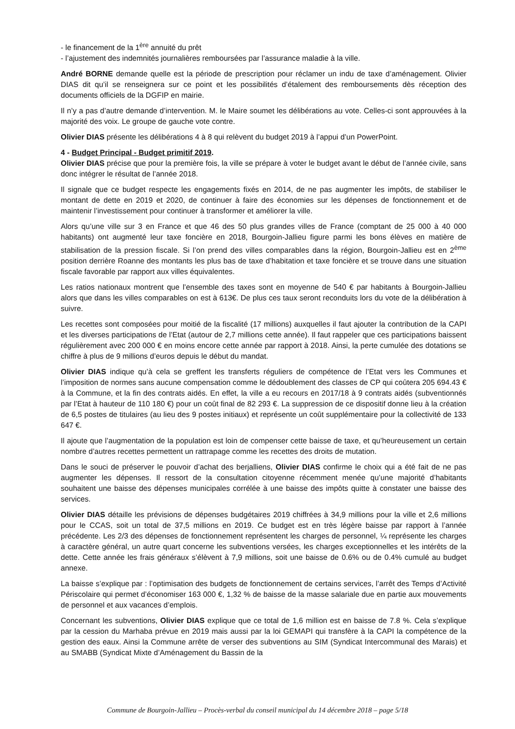- le financement de la 1<sup>ère</sup> annuité du prêt
- l’ajustement des indemnités journalières remboursées par l’assurance maladie à la ville.
André BORNE demande quelle est la période de prescription pour réclamer un indu de taxe d’aménagement. Olivier DIAS dit qu’il se renseignera sur ce point et les possibilités d’étalement des remboursements dès réception des documents officiels de la DGFIP en mairie.
Il n’y a pas d’autre demande d’intervention. M. le Maire soumet les délibérations au vote. Celles-ci sont approuvées à la majorité des voix. Le groupe de gauche vote contre.
Olivier DIAS présente les délibérations 4 à 8 qui relèvent du budget 2019 à l’appui d’un PowerPoint.
4 - Budget Principal - Budget primitif 2019.
Olivier DIAS précise que pour la première fois, la ville se prépare à voter le budget avant le début de l’année civile, sans donc intégrer le résultat de l’année 2018.
Il signale que ce budget respecte les engagements fixés en 2014, de ne pas augmenter les impôts, de stabiliser le montant de dette en 2019 et 2020, de continuer à faire des économies sur les dépenses de fonctionnement et de maintenir l’investissement pour continuer à transformer et améliorer la ville.
Alors qu’une ville sur 3 en France et que 46 des 50 plus grandes villes de France (comptant de 25 000 à 40 000 habitants) ont augmenté leur taxe foncière en 2018, Bourgoin-Jallieu figure parmi les bons élèves en matière de stabilisation de la pression fiscale. Si l’on prend des villes comparables dans la région, Bourgoin-Jallieu est en 2<sup>ème</sup> position derrière Roanne des montants les plus bas de taxe d’habitation et taxe foncière et se trouve dans une situation fiscale favorable par rapport aux villes équivalentes.
Les ratios nationaux montrent que l’ensemble des taxes sont en moyenne de 540 € par habitants à Bourgoin-Jallieu alors que dans les villes comparables on est à 613€. De plus ces taux seront reconduits lors du vote de la délibération à suivre.
Les recettes sont composées pour moitié de la fiscalité (17 millions) auxquelles il faut ajouter la contribution de la CAPI et les diverses participations de l’Etat (autour de 2,7 millions cette année). Il faut rappeler que ces participations baissent régulièrement avec 200 000 € en moins encore cette année par rapport à 2018. Ainsi, la perte cumulée des dotations se chiffre à plus de 9 millions d’euros depuis le début du mandat.
Olivier DIAS indique qu’à cela se greffent les transferts réguliers de compétence de l’Etat vers les Communes et l’imposition de normes sans aucune compensation comme le dédoublement des classes de CP qui coûtera 205 694.43 € à la Commune, et la fin des contrats aidés. En effet, la ville a eu recours en 2017/18 à 9 contrats aidés (subventionnés par l’Etat à hauteur de 110 180 €) pour un coût final de 82 293 €. La suppression de ce dispositif donne lieu à la création de 6,5 postes de titulaires (au lieu des 9 postes initiaux) et représente un coût supplémentaire pour la collectivité de 133 647 €.
Il ajoute que l’augmentation de la population est loin de compenser cette baisse de taxe, et qu’heureusement un certain nombre d’autres recettes permettent un rattrapage comme les recettes des droits de mutation.
Dans le souci de préserver le pouvoir d’achat des berjalliens, Olivier DIAS confirme le choix qui a été fait de ne pas augmenter les dépenses. Il ressort de la consultation citoyenne récemment menée qu’une majorité d’habitants souhaitent une baisse des dépenses municipales corrélée à une baisse des impôts quitte à constater une baisse des services.
Olivier DIAS détaille les prévisions de dépenses budgétaires 2019 chiffrées à 34,9 millions pour la ville et 2,6 millions pour le CCAS, soit un total de 37,5 millions en 2019. Ce budget est en très légère baisse par rapport à l’année précédente. Les 2/3 des dépenses de fonctionnement représentent les charges de personnel, ¼ représente les charges à caractère général, un autre quart concerne les subventions versées, les charges exceptionnelles et les intérêts de la dette. Cette année les frais généraux s’élèvent à 7,9 millions, soit une baisse de 0.6% ou de 0.4% cumulé au budget annexe.
La baisse s’explique par : l’optimisation des budgets de fonctionnement de certains services, l’arrêt des Temps d’Activité Périscolaire qui permet d’économiser 163 000 €, 1,32 % de baisse de la masse salariale due en partie aux mouvements de personnel et aux vacances d’emplois.
Concernant les subventions, Olivier DIAS explique que ce total de 1,6 million est en baisse de 7.8 %. Cela s’explique par la cession du Marhaba prévue en 2019 mais aussi par la loi GEMAPI qui transfère à la CAPI la compétence de la gestion des eaux. Ainsi la Commune arrête de verser des subventions au SIM (Syndicat Intercommunal des Marais) et au SMABB (Syndicat Mixte d’Aménagement du Bassin de la
Commune de Bourgoin-Jallieu – Procès-verbal du conseil municipal du 14 décembre 2018 – page 5/18